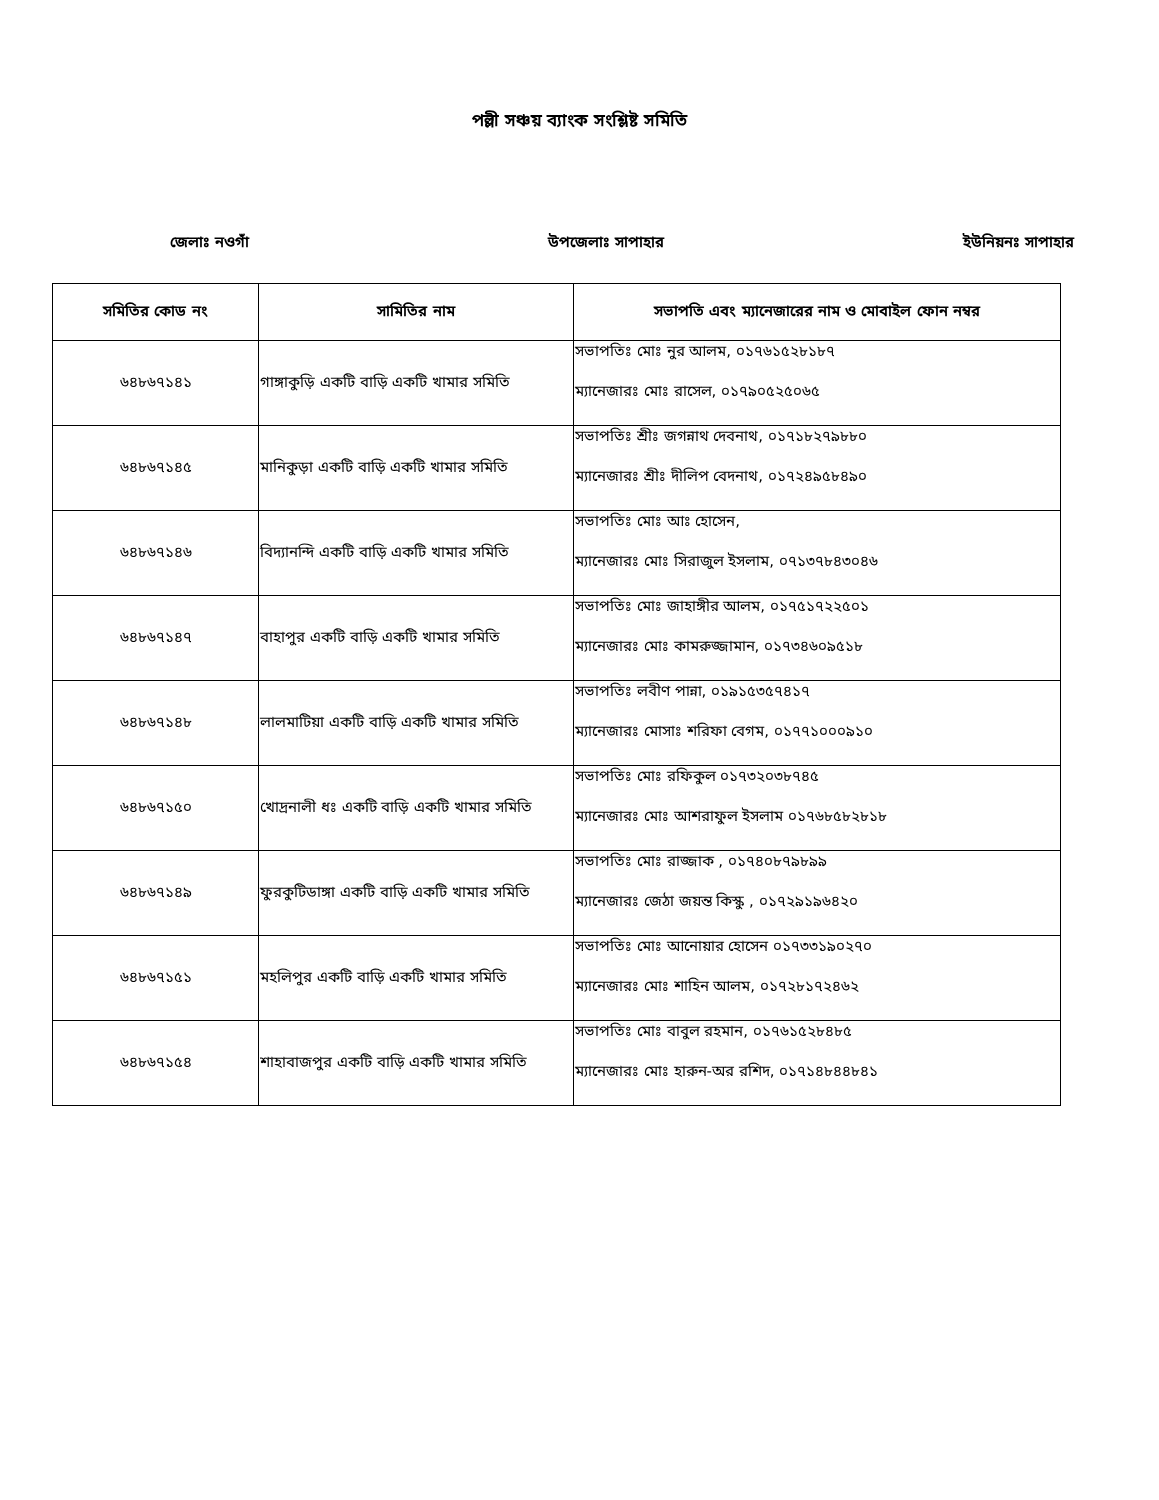পল্লী সঞ্চয় ব্যাংক সংশ্লিষ্ট সমিতি
জেলাঃ নওগাঁ উপজেলাঃ সাপাহার ইউনিয়নঃ সাপাহার
| সমিতির কোড নং | সামিতির নাম | সভাপতি এবং ম্যানেজারের নাম ও মোবাইল ফোন নম্বর |
| --- | --- | --- |
| ৬৪৮৬৭১৪১ | গাঙ্গাকুড়ি একটি বাড়ি একটি খামার সমিতি | সভাপতিঃ মোঃ নুর আলম, ০১৭৬১৫২৮১৮৭ ম্যানেজারঃ মোঃ রাসেল, ০১৭৯০৫২৫০৬৫ |
| ৬৪৮৬৭১৪৫ | মানিকুড়া একটি বাড়ি একটি খামার সমিতি | সভাপতিঃ শ্রীঃ জগন্নাথ দেবনাথ, ০১৭১৮২৭৯৮৮০ ম্যানেজারঃ শ্রীঃ দীলিপ বেদনাথ, ০১৭২৪৯৫৮৪৯০ |
| ৬৪৮৬৭১৪৬ | বিদ্যানন্দি একটি বাড়ি একটি খামার সমিতি | সভাপতিঃ মোঃ আঃ হোসেন, ম্যানেজারঃ মোঃ সিরাজুল ইসলাম, ০৭১৩৭৮৪৩০৪৬ |
| ৬৪৮৬৭১৪৭ | বাহাপুর একটি বাড়ি একটি খামার সমিতি | সভাপতিঃ মোঃ জাহাঙ্গীর আলম, ০১৭৫১৭২২৫০১ ম্যানেজারঃ মোঃ কামরুজ্জামান, ০১৭৩৪৬০৯৫১৮ |
| ৬৪৮৬৭১৪৮ | লালমাটিয়া একটি বাড়ি একটি খামার সমিতি | সভাপতিঃ লবীণ পান্না, ০১৯১৫৩৫৭৪১৭ ম্যানেজারঃ মোসাঃ শরিফা বেগম, ০১৭৭১০০০৯১০ |
| ৬৪৮৬৭১৫০ | খোদ্রনালী ধঃ একটি বাড়ি একটি খামার সমিতি | সভাপতিঃ মোঃ রফিকুল ০১৭৩২০৩৮৭৪৫ ম্যানেজারঃ মোঃ আশরাফুল ইসলাম ০১৭৬৮৫৮২৮১৮ |
| ৬৪৮৬৭১৪৯ | ফুরকুটিডাঙ্গা একটি বাড়ি একটি খামার সমিতি | সভাপতিঃ মোঃ রাজ্জাক , ০১৭৪০৮৭৯৮৯৯ ম্যানেজারঃ জেঠা জয়ন্ত কিস্কু , ০১৭২৯১৯৬৪২০ |
| ৬৪৮৬৭১৫১ | মহলিপুর একটি বাড়ি একটি খামার সমিতি | সভাপতিঃ মোঃ আনোয়ার হোসেন ০১৭৩৩১৯০২৭০ ম্যানেজারঃ মোঃ শাহিন আলম, ০১৭২৮১৭২৪৬২ |
| ৬৪৮৬৭১৫৪ | শাহাবাজপুর একটি বাড়ি একটি খামার সমিতি | সভাপতিঃ মোঃ বাবুল রহমান, ০১৭৬১৫২৮৪৮৫ ম্যানেজারঃ মোঃ হারুন-অর রশিদ, ০১৭১৪৮৪৪৮৪১ |